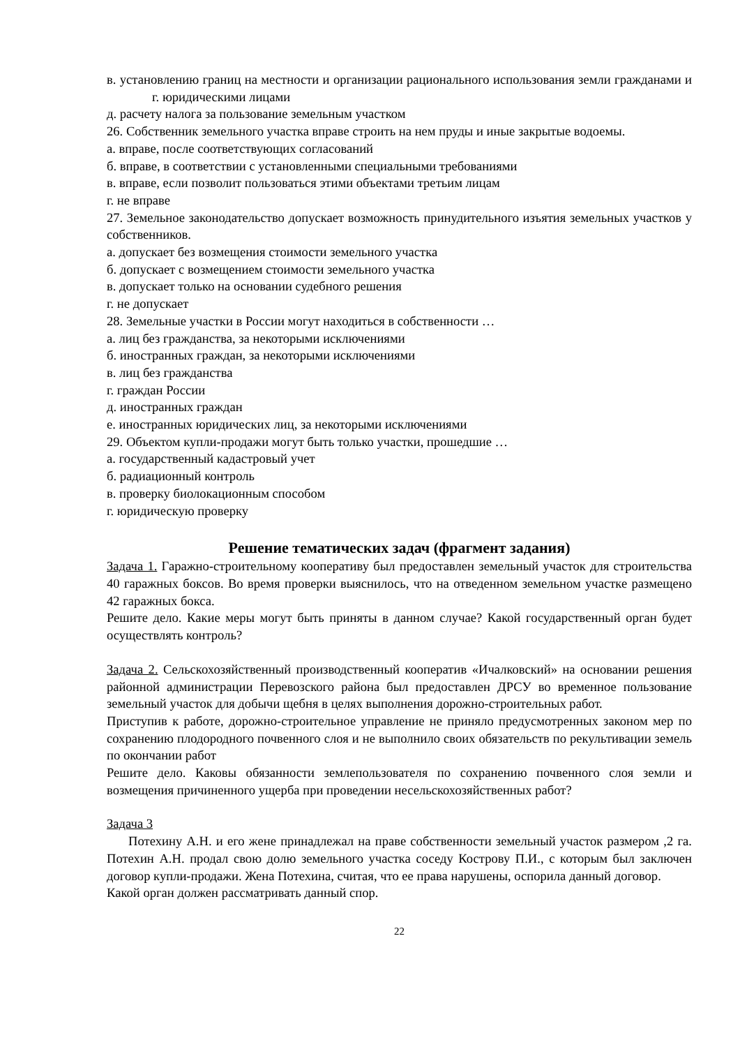в. установлению границ на местности и организации рационального использования земли гражданами и г. юридическими лицами
д. расчету налога за пользование земельным участком
26. Собственник земельного участка вправе строить на нем пруды и иные закрытые водоемы.
а. вправе, после соответствующих согласований
б. вправе, в соответствии с установленными специальными требованиями
в. вправе, если позволит пользоваться этими объектами третьим лицам
г. не вправе
27. Земельное законодательство допускает возможность принудительного изъятия земельных участков у собственников.
а. допускает без возмещения стоимости земельного участка
б. допускает с возмещением стоимости земельного участка
в. допускает только на основании судебного решения
г. не допускает
28. Земельные участки в России могут находиться в собственности …
а. лиц без гражданства, за некоторыми исключениями
б. иностранных граждан, за некоторыми исключениями
в. лиц без гражданства
г. граждан России
д. иностранных граждан
е. иностранных юридических лиц, за некоторыми исключениями
29. Объектом купли-продажи могут быть только участки, прошедшие …
а. государственный кадастровый учет
б. радиационный контроль
в. проверку биолокационным способом
г. юридическую проверку
Решение тематических задач (фрагмент задания)
Задача 1. Гаражно-строительному кооперативу был предоставлен земельный участок для строительства 40 гаражных боксов. Во время проверки выяснилось, что на отведенном земельном участке размещено 42 гаражных бокса.
Решите дело. Какие меры могут быть приняты в данном случае? Какой государственный орган будет осуществлять контроль?
Задача 2. Сельскохозяйственный производственный кооператив «Ичалковский» на основании решения районной администрации Перевозского района был предоставлен ДРСУ во временное пользование земельный участок для добычи щебня в целях выполнения дорожно-строительных работ.
Приступив к работе, дорожно-строительное управление не приняло предусмотренных законом мер по сохранению плодородного почвенного слоя и не выполнило своих обязательств по рекультивации земель по окончании работ
Решите дело. Каковы обязанности землепользователя по сохранению почвенного слоя земли и возмещения причиненного ущерба при проведении несельскохозяйственных работ?
Задача 3
Потехину А.Н. и его жене принадлежал на праве собственности земельный участок размером ,2 га. Потехин А.Н. продал свою долю земельного участка соседу Кострову П.И., с которым был заключен договор купли-продажи. Жена Потехина, считая, что ее права нарушены, оспорила данный договор.
Какой орган должен рассматривать данный спор.
22